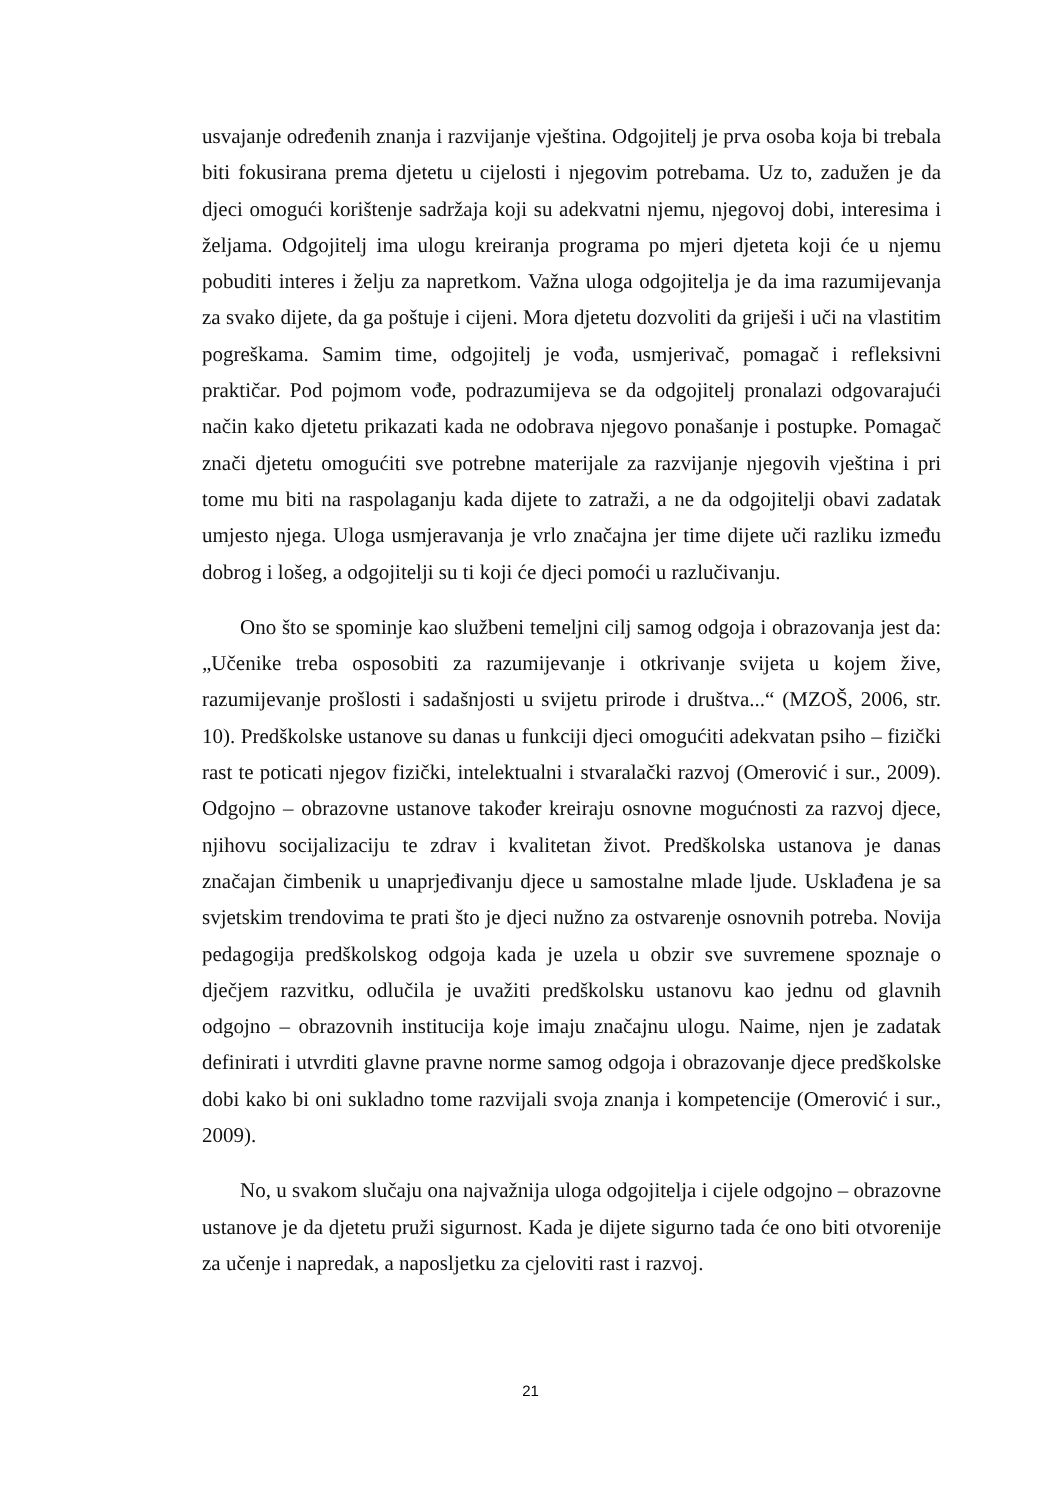usvajanje određenih znanja i razvijanje vještina. Odgojitelj je prva osoba koja bi trebala biti fokusirana prema djetetu u cijelosti i njegovim potrebama. Uz to, zadužen je da djeci omogući korištenje sadržaja koji su adekvatni njemu, njegovoj dobi, interesima i željama. Odgojitelj ima ulogu kreiranja programa po mjeri djeteta koji će u njemu pobuditi interes i želju za napretkom. Važna uloga odgojitelja je da ima razumijevanja za svako dijete, da ga poštuje i cijeni. Mora djetetu dozvoliti da griješi i uči na vlastitim pogreškama. Samim time, odgojitelj je vođa, usmjerivač, pomagač i refleksivni praktičar. Pod pojmom vođe, podrazumijeva se da odgojitelj pronalazi odgovarajući način kako djetetu prikazati kada ne odobrava njegovo ponašanje i postupke. Pomagač znači djetetu omogućiti sve potrebne materijale za razvijanje njegovih vještina i pri tome mu biti na raspolaganju kada dijete to zatraži, a ne da odgojitelji obavi zadatak umjesto njega. Uloga usmjeravanja je vrlo značajna jer time dijete uči razliku između dobrog i lošeg, a odgojitelji su ti koji će djeci pomoći u razlučivanju.
Ono što se spominje kao službeni temeljni cilj samog odgoja i obrazovanja jest da: „Učenike treba osposobiti za razumijevanje i otkrivanje svijeta u kojem žive, razumijevanje prošlosti i sadašnjosti u svijetu prirode i društva...“ (MZOŠ, 2006, str. 10). Predškolske ustanove su danas u funkciji djeci omogućiti adekvatan psiho – fizički rast te poticati njegov fizički, intelektualni i stvaralački razvoj (Omerović i sur., 2009). Odgojno – obrazovne ustanove također kreiraju osnovne mogućnosti za razvoj djece, njihovu socijalizaciju te zdrav i kvalitetan život. Predškolska ustanova je danas značajan čimbenik u unaprjeđivanju djece u samostalne mlade ljude. Usklađena je sa svjetskim trendovima te prati što je djeci nužno za ostvarenje osnovnih potreba. Novija pedagogija predškolskog odgoja kada je uzela u obzir sve suvremene spoznaje o dječjem razvitku, odlučila je uvažiti predškolsku ustanovu kao jednu od glavnih odgojno – obrazovnih institucija koje imaju značajnu ulogu. Naime, njen je zadatak definirati i utvrditi glavne pravne norme samog odgoja i obrazovanje djece predškolske dobi kako bi oni sukladno tome razvijali svoja znanja i kompetencije (Omerović i sur., 2009).
No, u svakom slučaju ona najvažnija uloga odgojitelja i cijele odgojno – obrazovne ustanove je da djetetu pruži sigurnost. Kada je dijete sigurno tada će ono biti otvorenije za učenje i napredak, a naposljetku za cjeloviti rast i razvoj.
21